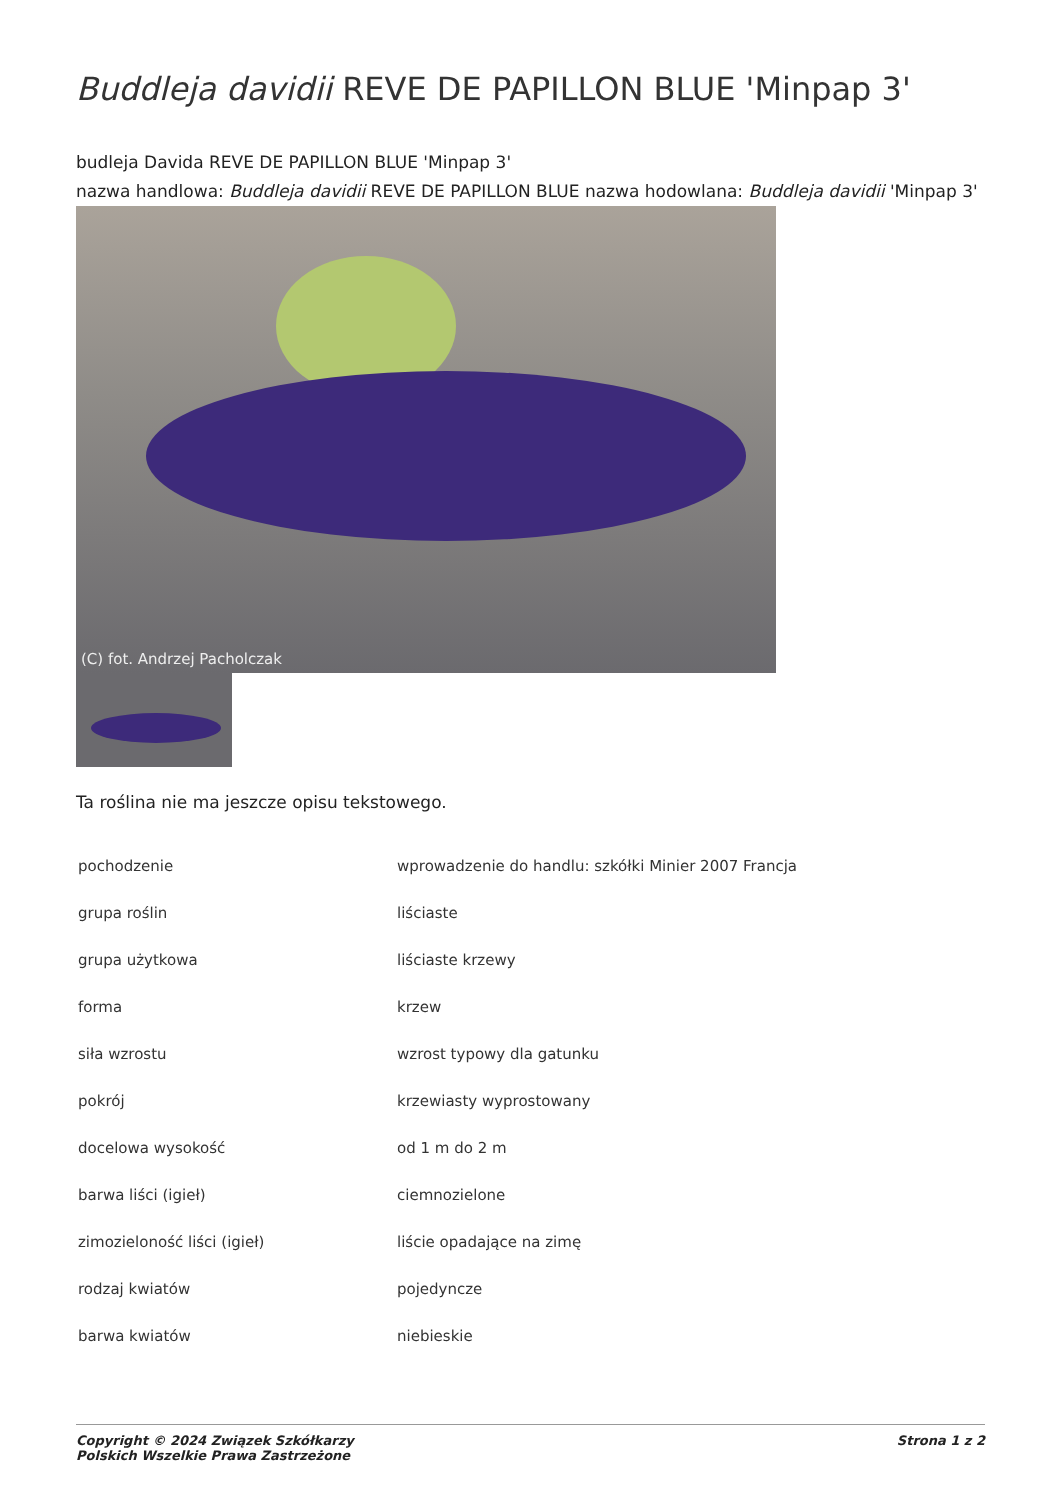Buddleja davidii REVE DE PAPILLON BLUE 'Minpap 3'
budleja Davida REVE DE PAPILLON BLUE 'Minpap 3'
nazwa handlowa: Buddleja davidii REVE DE PAPILLON BLUE nazwa hodowlana: Buddleja davidii 'Minpap 3'
(C) fot. Andrzej Pacholczak
Ta roślina nie ma jeszcze opisu tekstowego.
| pochodzenie | wprowadzenie do handlu: szkółki Minier 2007 Francja |
| grupa roślin | liściaste |
| grupa użytkowa | liściaste krzewy |
| forma | krzew |
| siła wzrostu | wzrost typowy dla gatunku |
| pokrój | krzewiasty wyprostowany |
| docelowa wysokość | od 1 m do 2 m |
| barwa liści (igieł) | ciemnozielone |
| zimozieloność liści (igieł) | liście opadające na zimę |
| rodzaj kwiatów | pojedyncze |
| barwa kwiatów | niebieskie |
Copyright © 2024 Związek Szkółkarzy
Polskich Wszelkie Prawa Zastrzeżone
Strona 1 z 2